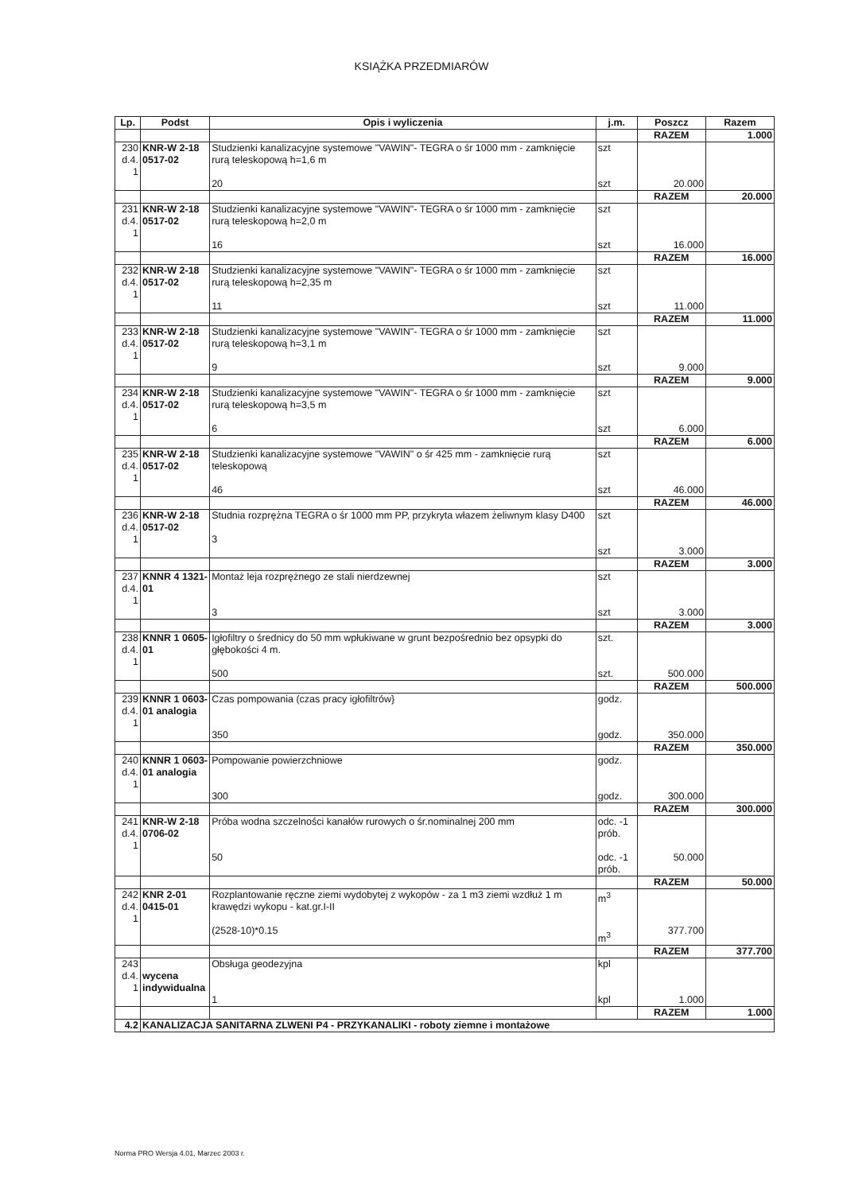KSIĄŻKA PRZEDMIARÓW
| Lp. | Podst | Opis i wyliczenia | j.m. | Poszcz | Razem |
| --- | --- | --- | --- | --- | --- |
| | | | | RAZEM | 1.000 |
| 230 d.4. 1 | KNR-W 2-18 0517-02 | Studzienki kanalizacyjne systemowe "VAWIN"- TEGRA o śr 1000 mm - zamknięcie rurą teleskopową h=1,6 m 20 | szt szt | 20.000 | |
| | | | | RAZEM | 20.000 |
| 231 d.4. 1 | KNR-W 2-18 0517-02 | Studzienki kanalizacyjne systemowe "VAWIN"- TEGRA o śr 1000 mm - zamknięcie rurą teleskopową h=2,0 m 16 | szt szt | 16.000 | |
| | | | | RAZEM | 16.000 |
| 232 d.4. 1 | KNR-W 2-18 0517-02 | Studzienki kanalizacyjne systemowe "VAWIN"- TEGRA o śr 1000 mm - zamknięcie rurą teleskopową h=2,35 m 11 | szt szt | 11.000 | |
| | | | | RAZEM | 11.000 |
| 233 d.4. 1 | KNR-W 2-18 0517-02 | Studzienki kanalizacyjne systemowe "VAWIN"- TEGRA o śr 1000 mm - zamknięcie rurą teleskopową h=3,1 m 9 | szt szt | 9.000 | |
| | | | | RAZEM | 9.000 |
| 234 d.4. 1 | KNR-W 2-18 0517-02 | Studzienki kanalizacyjne systemowe "VAWIN"- TEGRA o śr 1000 mm - zamknięcie rurą teleskopową h=3,5 m 6 | szt szt | 6.000 | |
| | | | | RAZEM | 6.000 |
| 235 d.4. 1 | KNR-W 2-18 0517-02 | Studzienki kanalizacyjne systemowe "VAWIN" o śr 425 mm - zamknięcie rurą teleskopową 46 | szt szt | 46.000 | |
| | | | | RAZEM | 46.000 |
| 236 d.4. 1 | KNR-W 2-18 0517-02 | Studnia rozprężna TEGRA o śr 1000 mm PP, przykryta włazem żeliwnym klasy D400 3 | szt szt | 3.000 | |
| | | | | RAZEM | 3.000 |
| 237 d.4. 1 | KNNR 4 1321-01 | Montaż leja rozprężnego ze stali nierdzewnej 3 | szt szt | 3.000 | |
| | | | | RAZEM | 3.000 |
| 238 d.4. 1 | KNNR 1 0605-01 | Igłofiltry o średnicy do 50 mm wpłukiwane w grunt bezpośrednio bez opsypki do głębokości 4 m. 500 | szt. szt. | 500.000 | |
| | | | | RAZEM | 500.000 |
| 239 d.4. 1 | KNNR 1 0603-01 analogia | Czas pompowania (czas pracy igłofiltrów} 350 | godz. godz. | 350.000 | |
| | | | | RAZEM | 350.000 |
| 240 d.4. 1 | KNNR 1 0603-01 analogia | Pompowanie powierzchniowe 300 | godz. godz. | 300.000 | |
| | | | | RAZEM | 300.000 |
| 241 d.4. 1 | KNR-W 2-18 0706-02 | Próba wodna szczelności kanałów rurowych o śr.nominalnej 200 mm 50 | odc. -1 prób. odc. -1 prób. | 50.000 | |
| | | | | RAZEM | 50.000 |
| 242 d.4. 1 | KNR 2-01 0415-01 | Rozplantowanie ręczne ziemi wydobytej z wykopów - za 1 m3 ziemi wzdłuż 1 m krawędzi wykopu - kat.gr.I-II (2528-10)*0.15 | m<sup>3</sup> m<sup>3</sup> | 377.700 | |
| | | | | RAZEM | 377.700 |
| 243 d.4. 1 | wycena indywidualna | Obsługa geodezyjna 1 | kpl kpl | 1.000 | |
| | | | | RAZEM | 1.000 |
| 4.2 | KANALIZACJA SANITARNA ZLWENI P4 - PRZYKANALIKI - roboty ziemne i montażowe | | | | |
Norma PRO Wersja 4.01, Marzec 2003 r.